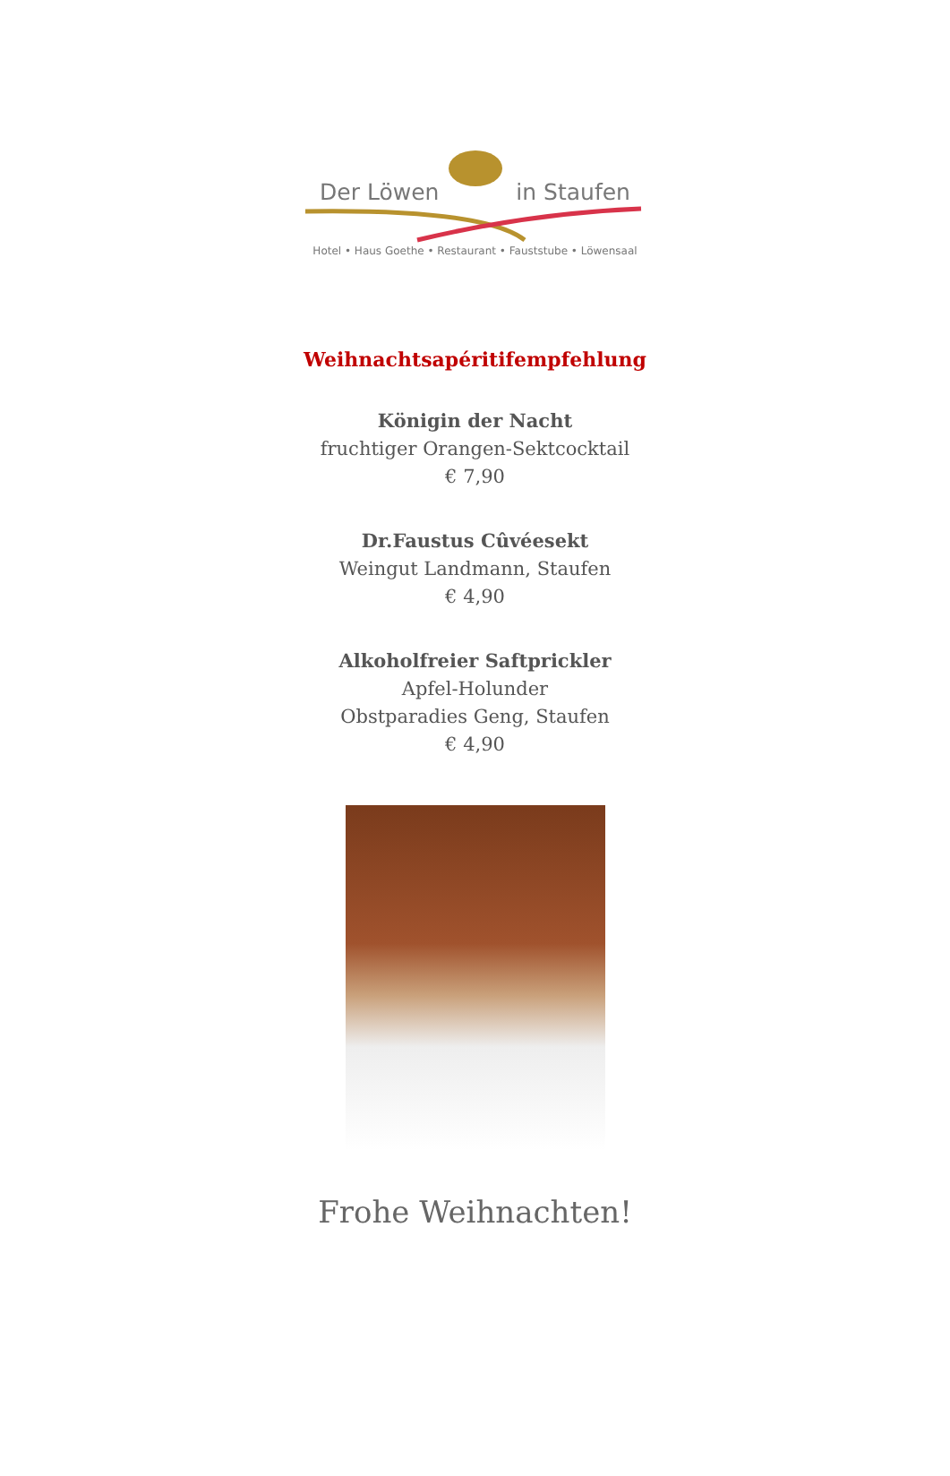Der Löwen in Staufen
Hotel • Haus Goethe • Restaurant • Fauststube • Löwensaal
Weihnachtsapéritifempfehlung
Königin der Nacht
fruchtiger Orangen-Sektcocktail
€ 7,90
Dr.Faustus Cûvéesekt
Weingut Landmann, Staufen
€ 4,90
Alkoholfreier Saftprickler
Apfel-Holunder
Obstparadies Geng, Staufen
€ 4,90
Frohe Weihnachten!